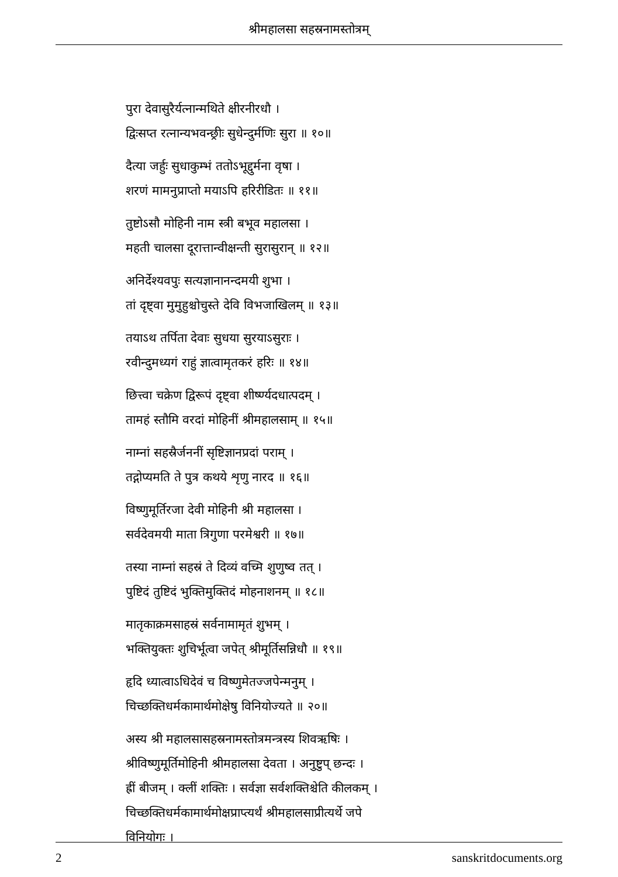श्रीमहालसा सहस्रनामस्तोत्रम्
पुरा देवासुरैर्यत्नान्मथिते क्षीरनीरधौ ।
द्विःसप्त रत्नान्यभवन्छ्रीः सुधेन्दुर्मणिः सुरा ॥ १०॥
दैत्या जर्हुः सुधाकुम्भं ततोऽभूद्दुर्मना वृषा ।
शरणं मामनुप्राप्तो मयाऽपि हरिरीडितः ॥ ११॥
तुष्टोऽसौ मोहिनी नाम स्त्री बभूव महालसा ।
महती चालसा दूरात्तान्वीक्षन्ती सुरासुरान् ॥ १२॥
अनिर्देश्यवपुः सत्यज्ञानानन्दमयी शुभा ।
तां दृष्ट्वा मुमुहुश्चोचुस्ते देवि विभजाखिलम् ॥ १३॥
तयाऽथ तर्पिता देवाः सुधया सुरयाऽसुराः ।
रवीन्दुमध्यगं राहुं ज्ञात्वामृतकरं हरिः ॥ १४॥
छित्त्वा चक्रेण द्विरूपं दृष्ट्वा शीर्ष्ण्यदधात्पदम् ।
तामहं स्तौमि वरदां मोहिनीं श्रीमहालसाम् ॥ १५॥
नाम्नां सहस्रैर्जननीं सृष्टिज्ञानप्रदां पराम् ।
तद्गोप्यमति ते पुत्र कथये शृणु नारद ॥ १६॥
विष्णुमूर्तिरजा देवी मोहिनी श्री महालसा ।
सर्वदेवमयी माता त्रिगुणा परमेश्वरी ॥ १७॥
तस्या नाम्नां सहस्रं ते दिव्यं वच्मि शुणुष्व तत् ।
पुष्टिदं तुष्टिदं भुक्तिमुक्तिदं मोहनाशनम् ॥ १८॥
मातृकाक्रमसाहस्रं सर्वनामामृतं शुभम् ।
भक्तियुक्तः शुचिर्भूत्वा जपेत् श्रीमूर्तिसन्निधौ ॥ १९॥
हृदि ध्यात्वाऽधिदेवं च विष्णुमेतज्जपेन्मनुम् ।
चिच्छक्तिधर्मकामार्थमोक्षेषु विनियोज्यते ॥ २०॥
अस्य श्री महालसासहस्रनामस्तोत्रमन्त्रस्य शिवऋषिः ।
श्रीविष्णुमूर्तिमोहिनी श्रीमहालसा देवता । अनुष्टुप् छन्दः ।
ह्रीं बीजम् । क्लीं शक्तिः । सर्वज्ञा सर्वशक्तिश्चेति कीलकम् ।
चिच्छक्तिधर्मकामार्थमोक्षप्राप्त्यर्थं श्रीमहालसाप्रीत्यर्थे जपे
विनियोगः ।
2 sanskritdocuments.org